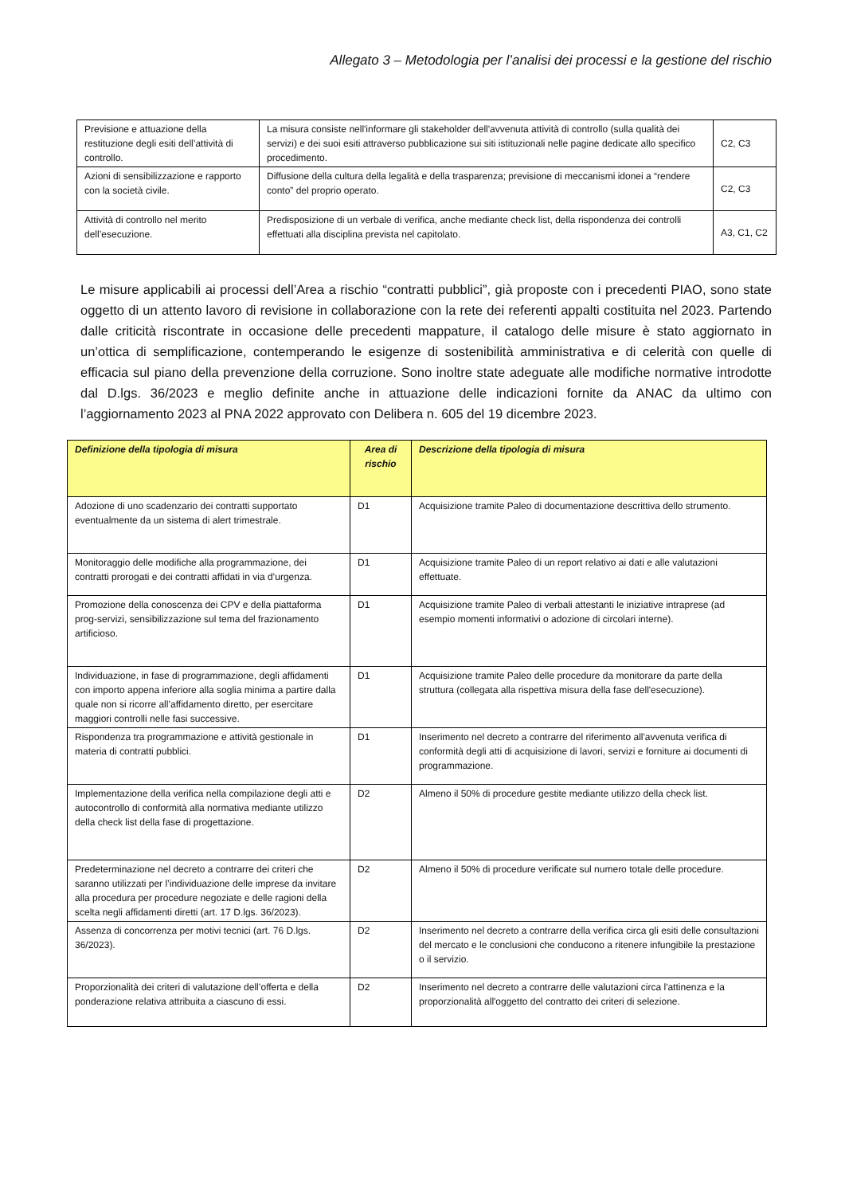Allegato 3 – Metodologia per l’analisi dei processi e la gestione del rischio
| Previsione e attuazione della restituzione degli esiti dell’attività di controllo. | La misura consiste nell'informare gli stakeholder dell'avvenuta attività di controllo (sulla qualità dei servizi) e dei suoi esiti attraverso pubblicazione sui siti istituzionali nelle pagine dedicate allo specifico procedimento. | C2, C3 |
| Azioni di sensibilizzazione e rapporto con la società civile. | Diffusione della cultura della legalità e della trasparenza; previsione di meccanismi idonei a “rendere conto” del proprio operato. | C2, C3 |
| Attività di controllo nel merito dell’esecuzione. | Predisposizione di un verbale di verifica, anche mediante check list, della rispondenza dei controlli effettuati alla disciplina prevista nel capitolato. | A3, C1, C2 |
Le misure applicabili ai processi dell’Area a rischio “contratti pubblici”, già proposte con i precedenti PIAO, sono state oggetto di un attento lavoro di revisione in collaborazione con la rete dei referenti appalti costituita nel 2023. Partendo dalle criticità riscontrate in occasione delle precedenti mappature, il catalogo delle misure è stato aggiornato in un’ottica di semplificazione, contemperando le esigenze di sostenibilità amministrativa e di celerità con quelle di efficacia sul piano della prevenzione della corruzione. Sono inoltre state adeguate alle modifiche normative introdotte dal D.lgs. 36/2023 e meglio definite anche in attuazione delle indicazioni fornite da ANAC da ultimo con l’aggiornamento 2023 al PNA 2022 approvato con Delibera n. 605 del 19 dicembre 2023.
| Definizione della tipologia di misura | Area di rischio | Descrizione della tipologia di misura |
| --- | --- | --- |
| Adozione di uno scadenzario dei contratti supportato eventualmente da un sistema di alert trimestrale. | D1 | Acquisizione tramite Paleo di documentazione descrittiva dello strumento. |
| Monitoraggio delle modifiche alla programmazione, dei contratti prorogati e dei contratti affidati in via d’urgenza. | D1 | Acquisizione tramite Paleo di un report relativo ai dati e alle valutazioni effettuate. |
| Promozione della conoscenza dei CPV e della piattaforma prog-servizi, sensibilizzazione sul tema del frazionamento artificioso. | D1 | Acquisizione tramite Paleo di verbali attestanti le iniziative intraprese (ad esempio momenti informativi o adozione di circolari interne). |
| Individuazione, in fase di programmazione, degli affidamenti con importo appena inferiore alla soglia minima a partire dalla quale non si ricorre all’affidamento diretto, per esercitare maggiori controlli nelle fasi successive. | D1 | Acquisizione tramite Paleo delle procedure da monitorare da parte della struttura (collegata alla rispettiva misura della fase dell'esecuzione). |
| Rispondenza tra programmazione e attività gestionale in materia di contratti pubblici. | D1 | Inserimento nel decreto a contrarre del riferimento all'avvenuta verifica di conformità degli atti di acquisizione di lavori, servizi e forniture ai documenti di programmazione. |
| Implementazione della verifica nella compilazione degli atti e autocontrollo di conformità alla normativa mediante utilizzo della check list della fase di progettazione. | D2 | Almeno il 50% di procedure gestite mediante utilizzo della check list. |
| Predeterminazione nel decreto a contrarre dei criteri che saranno utilizzati per l’individuazione delle imprese da invitare alla procedura per procedure negoziate e delle ragioni della scelta negli affidamenti diretti (art. 17 D.lgs. 36/2023). | D2 | Almeno il 50% di procedure verificate sul numero totale delle procedure. |
| Assenza di concorrenza per motivi tecnici (art. 76 D.lgs. 36/2023). | D2 | Inserimento nel decreto a contrarre della verifica circa gli esiti delle consultazioni del mercato e le conclusioni che conducono a ritenere infungibile la prestazione o il servizio. |
| Proporzionalità dei criteri di valutazione dell’offerta e della ponderazione relativa attribuita a ciascuno di essi. | D2 | Inserimento nel decreto a contrarre delle valutazioni circa l'attinenza e la proporzionalità all'oggetto del contratto dei criteri di selezione. |